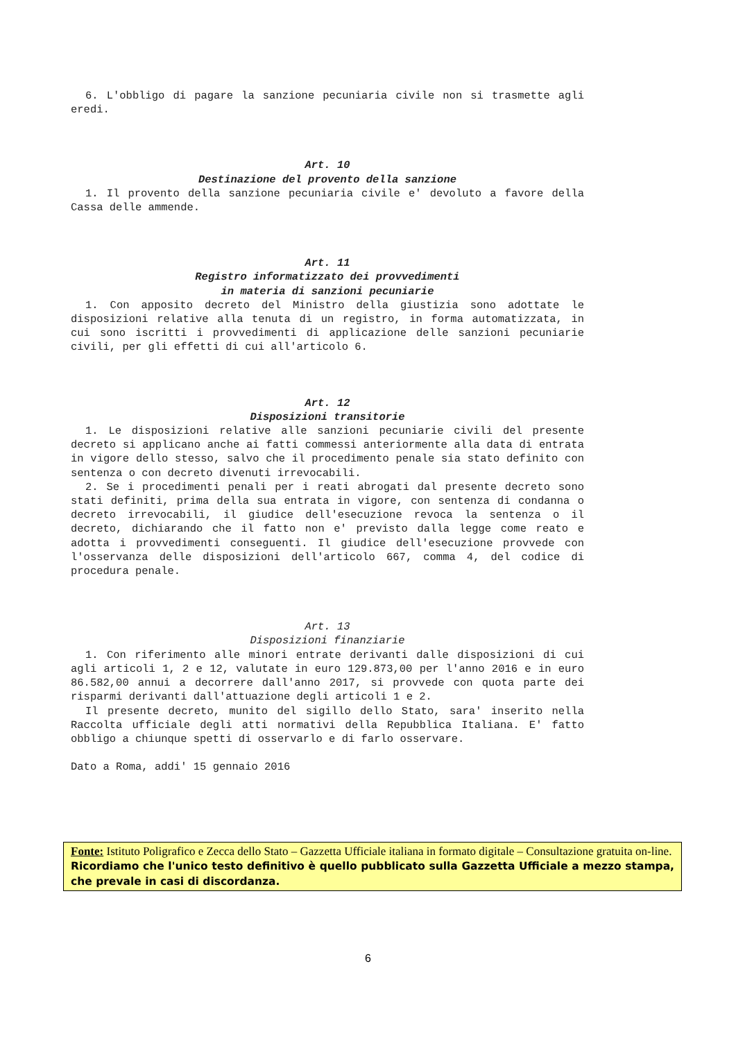6. L'obbligo di pagare la sanzione pecuniaria civile non si trasmette agli eredi.
Art. 10
Destinazione del provento della sanzione
1. Il provento della sanzione pecuniaria civile e' devoluto a favore della Cassa delle ammende.
Art. 11
Registro informatizzato dei provvedimenti
in materia di sanzioni pecuniarie
1. Con apposito decreto del Ministro della giustizia sono adottate le disposizioni relative alla tenuta di un registro, in forma automatizzata, in cui sono iscritti i provvedimenti di applicazione delle sanzioni pecuniarie civili, per gli effetti di cui all'articolo 6.
Art. 12
Disposizioni transitorie
1. Le disposizioni relative alle sanzioni pecuniarie civili del presente decreto si applicano anche ai fatti commessi anteriormente alla data di entrata in vigore dello stesso, salvo che il procedimento penale sia stato definito con sentenza o con decreto divenuti irrevocabili.
2. Se i procedimenti penali per i reati abrogati dal presente decreto sono stati definiti, prima della sua entrata in vigore, con sentenza di condanna o decreto irrevocabili, il giudice dell'esecuzione revoca la sentenza o il decreto, dichiarando che il fatto non e' previsto dalla legge come reato e adotta i provvedimenti conseguenti. Il giudice dell'esecuzione provvede con l'osservanza delle disposizioni dell'articolo 667, comma 4, del codice di procedura penale.
Art. 13
Disposizioni finanziarie
1. Con riferimento alle minori entrate derivanti dalle disposizioni di cui agli articoli 1, 2 e 12, valutate in euro 129.873,00 per l'anno 2016 e in euro 86.582,00 annui a decorrere dall'anno 2017, si provvede con quota parte dei risparmi derivanti dall'attuazione degli articoli 1 e 2.
Il presente decreto, munito del sigillo dello Stato, sara' inserito nella Raccolta ufficiale degli atti normativi della Repubblica Italiana. E' fatto obbligo a chiunque spetti di osservarlo e di farlo osservare.
Dato a Roma, addi' 15 gennaio 2016
Fonte: Istituto Poligrafico e Zecca dello Stato – Gazzetta Ufficiale italiana in formato digitale – Consultazione gratuita on-line.
Ricordiamo che l'unico testo definitivo è quello pubblicato sulla Gazzetta Ufficiale a mezzo stampa, che prevale in casi di discordanza.
6